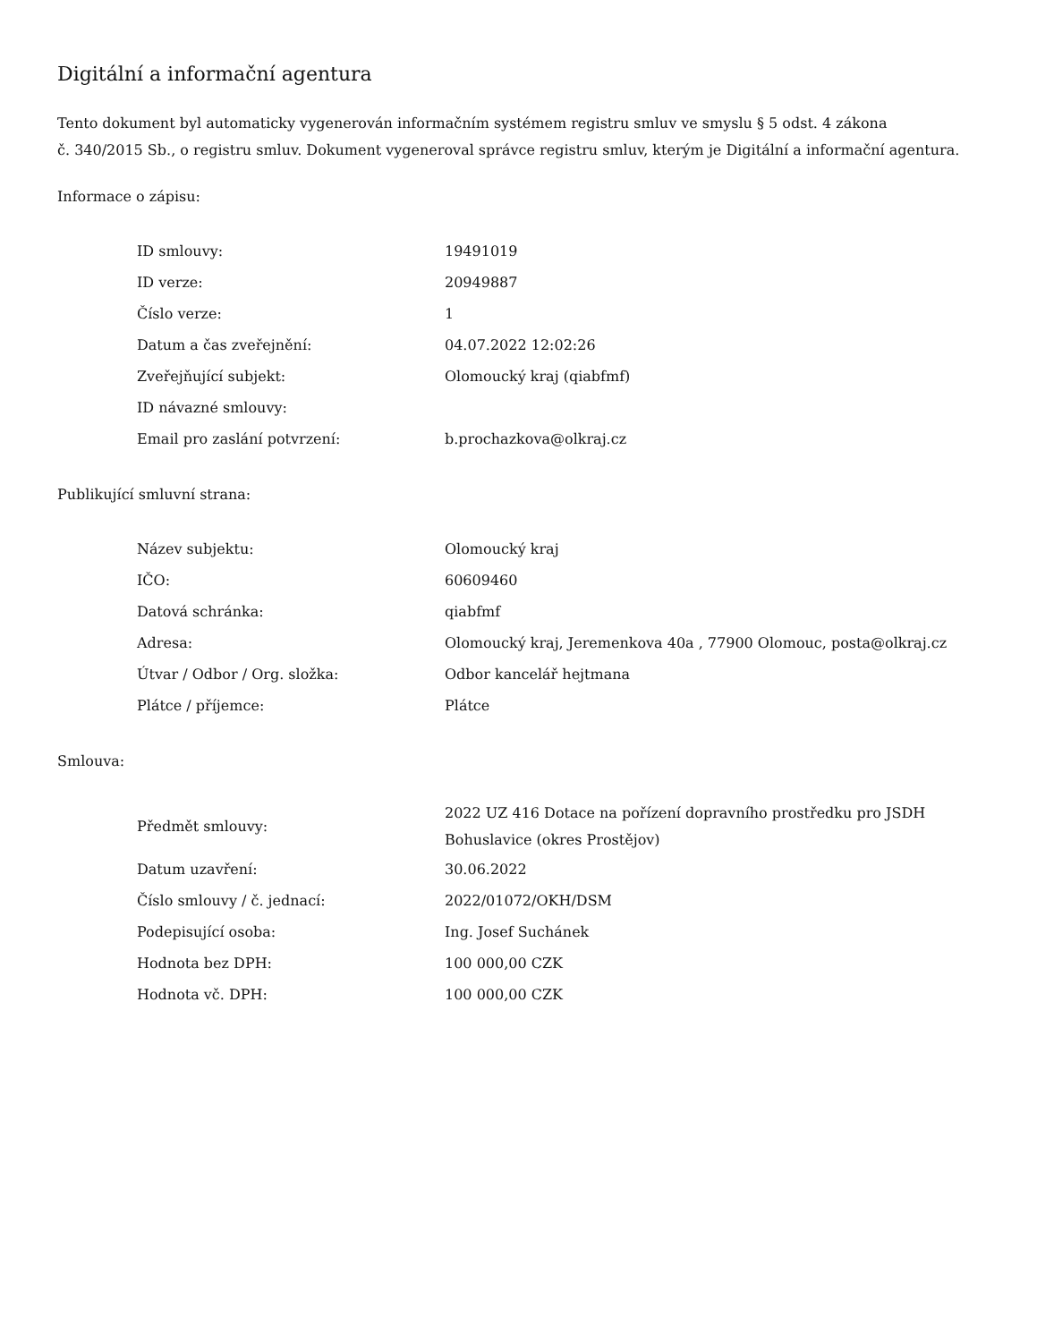Digitální a informační agentura
Tento dokument byl automaticky vygenerován informačním systémem registru smluv ve smyslu § 5 odst. 4 zákona
č. 340/2015 Sb., o registru smluv. Dokument vygeneroval správce registru smluv, kterým je Digitální a informační agentura.
Informace o zápisu:
| ID smlouvy: | 19491019 |
| ID verze: | 20949887 |
| Číslo verze: | 1 |
| Datum a čas zveřejnění: | 04.07.2022 12:02:26 |
| Zveřejňující subjekt: | Olomoucký kraj (qiabfmf) |
| ID návazné smlouvy: | |
| Email pro zaslání potvrzení: | b.prochazkova@olkraj.cz |
Publikující smluvní strana:
| Název subjektu: | Olomoucký kraj |
| IČO: | 60609460 |
| Datová schránka: | qiabfmf |
| Adresa: | Olomoucký kraj, Jeremenkova 40a , 77900 Olomouc, posta@olkraj.cz |
| Útvar / Odbor / Org. složka: | Odbor kancelář hejtmana |
| Plátce / příjemce: | Plátce |
Smlouva:
| Předmět smlouvy: | 2022 UZ 416 Dotace na pořízení dopravního prostředku pro JSDH Bohuslavice (okres Prostějov) |
| Datum uzavření: | 30.06.2022 |
| Číslo smlouvy / č. jednací: | 2022/01072/OKH/DSM |
| Podepisující osoba: | Ing. Josef Suchánek |
| Hodnota bez DPH: | 100 000,00 CZK |
| Hodnota vč. DPH: | 100 000,00 CZK |